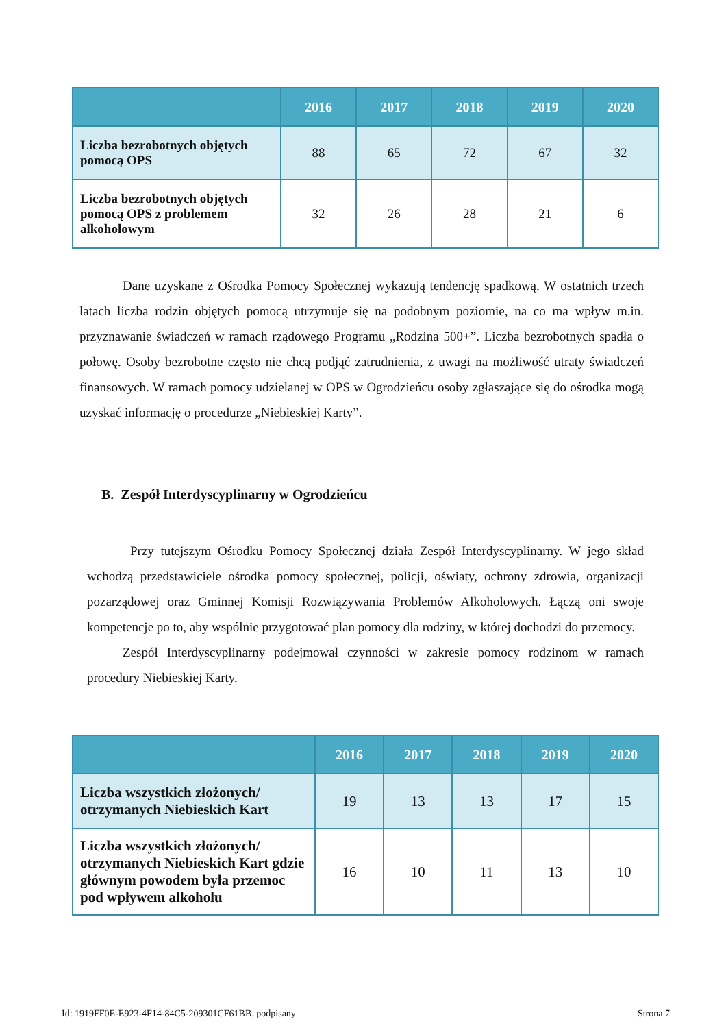| | 2016 | 2017 | 2018 | 2019 | 2020 |
| --- | --- | --- | --- | --- | --- |
| Liczba bezrobotnych objętych pomocą OPS | 88 | 65 | 72 | 67 | 32 |
| Liczba bezrobotnych objętych pomocą OPS z problemem alkoholowym | 32 | 26 | 28 | 21 | 6 |
Dane uzyskane z Ośrodka Pomocy Społecznej wykazują tendencję spadkową. W ostatnich trzech latach liczba rodzin objętych pomocą utrzymuje się na podobnym poziomie, na co ma wpływ m.in. przyznawanie świadczeń w ramach rządowego Programu „Rodzina 500+”. Liczba bezrobotnych spadła o połowę. Osoby bezrobotne często nie chcą podjąć zatrudnienia, z uwagi na możliwość utraty świadczeń finansowych. W ramach pomocy udzielanej w OPS w Ogrodzieńcu osoby zgłaszające się do ośrodka mogą uzyskać informację o procedurze „Niebieskiej Karty”.
B. Zespół Interdyscyplinarny w Ogrodzieńcu
Przy tutejszym Ośrodku Pomocy Społecznej działa Zespół Interdyscyplinarny. W jego skład wchodzą przedstawiciele ośrodka pomocy społecznej, policji, oświaty, ochrony zdrowia, organizacji pozarządowej oraz Gminnej Komisji Rozwiązywania Problemów Alkoholowych. Łączą oni swoje kompetencje po to, aby wspólnie przygotować plan pomocy dla rodziny, w której dochodzi do przemocy.
Zespół Interdyscyplinarny podejmował czynności w zakresie pomocy rodzinom w ramach procedury Niebieskiej Karty.
| | 2016 | 2017 | 2018 | 2019 | 2020 |
| --- | --- | --- | --- | --- | --- |
| Liczba wszystkich złożonych/ otrzymanych Niebieskich Kart | 19 | 13 | 13 | 17 | 15 |
| Liczba wszystkich złożonych/ otrzymanych Niebieskich Kart gdzie głównym powodem była przemoc pod wpływem alkoholu | 16 | 10 | 11 | 13 | 10 |
Id: 1919FF0E-E923-4F14-84C5-209301CF61BB. podpisany Strona 7